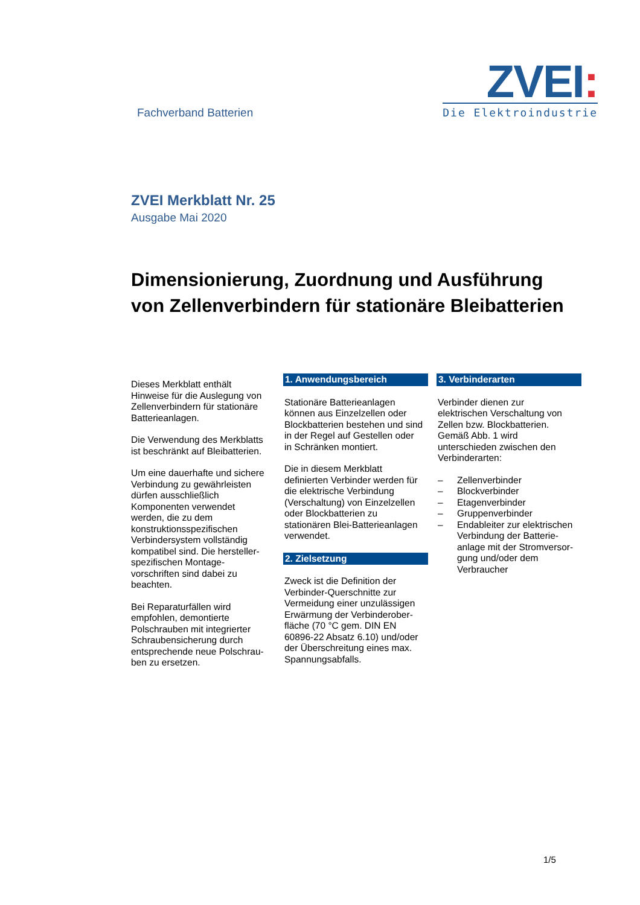Fachverband Batterien
ZVEI:
Die Elektroindustrie
ZVEI Merkblatt Nr. 25
Ausgabe Mai 2020
Dimensionierung, Zuordnung und Ausführung
von Zellenverbindern für stationäre Bleibatterien
Dieses Merkblatt enthält Hinweise für die Auslegung von Zellenverbindern für stationäre Batterieanlagen.
Die Verwendung des Merkblatts ist beschränkt auf Bleibatterien.
Um eine dauerhafte und sichere Verbindung zu gewährleisten dürfen ausschließlich Komponenten verwendet werden, die zu dem konstruktionsspezifischen Verbindersystem vollständig kompatibel sind. Die hersteller-spezifischen Montage-vorschriften sind dabei zu beachten.
Bei Reparaturfällen wird empfohlen, demontierte Polschrauben mit integrierter Schraubensicherung durch entsprechende neue Polschrau-ben zu ersetzen.
1. Anwendungsbereich
Stationäre Batterieanlagen können aus Einzelzellen oder Blockbatterien bestehen und sind in der Regel auf Gestellen oder in Schränken montiert.
Die in diesem Merkblatt definierten Verbinder werden für die elektrische Verbindung (Verschaltung) von Einzelzellen oder Blockbatterien zu stationären Blei-Batterieanlagen verwendet.
2. Zielsetzung
Zweck ist die Definition der Verbinder-Querschnitte zur Vermeidung einer unzulässigen Erwärmung der Verbinderober-fläche (70 °C gem. DIN EN 60896-22 Absatz 6.10) und/oder der Überschreitung eines max. Spannungsabfalls.
3. Verbinderarten
Verbinder dienen zur elektrischen Verschaltung von Zellen bzw. Blockbatterien. Gemäß Abb. 1 wird unterschieden zwischen den Verbinderarten:
– Zellenverbinder
– Blockverbinder
– Etagenverbinder
– Gruppenverbinder
– Endableiter zur elektrischen Verbindung der Batterie-anlage mit der Stromversor-gung und/oder dem Verbraucher
1/5